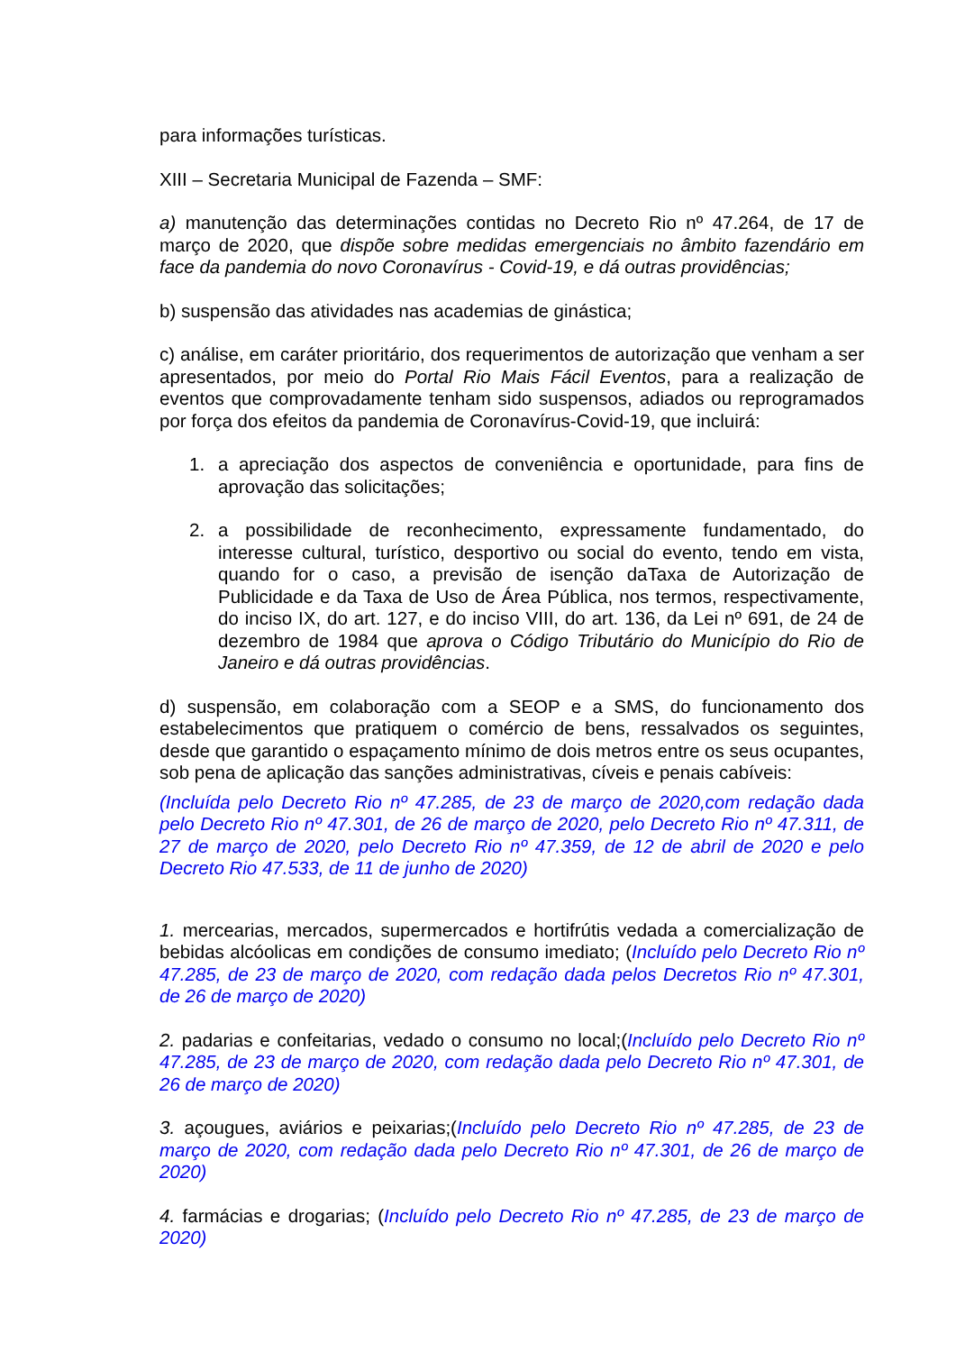para informações turísticas.
XIII – Secretaria Municipal de Fazenda – SMF:
a) manutenção das determinações contidas no Decreto Rio nº 47.264, de 17 de março de 2020, que dispõe sobre medidas emergenciais no âmbito fazendário em face da pandemia do novo Coronavírus - Covid-19, e dá outras providências;
b) suspensão das atividades nas academias de ginástica;
c) análise, em caráter prioritário, dos requerimentos de autorização que venham a ser apresentados, por meio do Portal Rio Mais Fácil Eventos, para a realização de eventos que comprovadamente tenham sido suspensos, adiados ou reprogramados por força dos efeitos da pandemia de Coronavírus-Covid-19, que incluirá:
1. a apreciação dos aspectos de conveniência e oportunidade, para fins de aprovação das solicitações;
2. a possibilidade de reconhecimento, expressamente fundamentado, do interesse cultural, turístico, desportivo ou social do evento, tendo em vista, quando for o caso, a previsão de isenção daTaxa de Autorização de Publicidade e da Taxa de Uso de Área Pública, nos termos, respectivamente, do inciso IX, do art. 127, e do inciso VIII, do art. 136, da Lei nº 691, de 24 de dezembro de 1984 que aprova o Código Tributário do Município do Rio de Janeiro e dá outras providências.
d) suspensão, em colaboração com a SEOP e a SMS, do funcionamento dos estabelecimentos que pratiquem o comércio de bens, ressalvados os seguintes, desde que garantido o espaçamento mínimo de dois metros entre os seus ocupantes, sob pena de aplicação das sanções administrativas, cíveis e penais cabíveis:
(Incluída pelo Decreto Rio nº 47.285, de 23 de março de 2020,com redação dada pelo Decreto Rio nº 47.301, de 26 de março de 2020, pelo Decreto Rio nº 47.311, de 27 de março de 2020, pelo Decreto Rio nº 47.359, de 12 de abril de 2020 e pelo Decreto Rio 47.533, de 11 de junho de 2020)
1. mercearias, mercados, supermercados e hortifrútis vedada a comercialização de bebidas alcóolicas em condições de consumo imediato; (Incluído pelo Decreto Rio nº 47.285, de 23 de março de 2020, com redação dada pelos Decretos Rio nº 47.301, de 26 de março de 2020)
2. padarias e confeitarias, vedado o consumo no local;(Incluído pelo Decreto Rio nº 47.285, de 23 de março de 2020, com redação dada pelo Decreto Rio nº 47.301, de 26 de março de 2020)
3. açougues, aviários e peixarias;(Incluído pelo Decreto Rio nº 47.285, de 23 de março de 2020, com redação dada pelo Decreto Rio nº 47.301, de 26 de março de 2020)
4. farmácias e drogarias; (Incluído pelo Decreto Rio nº 47.285, de 23 de março de 2020)